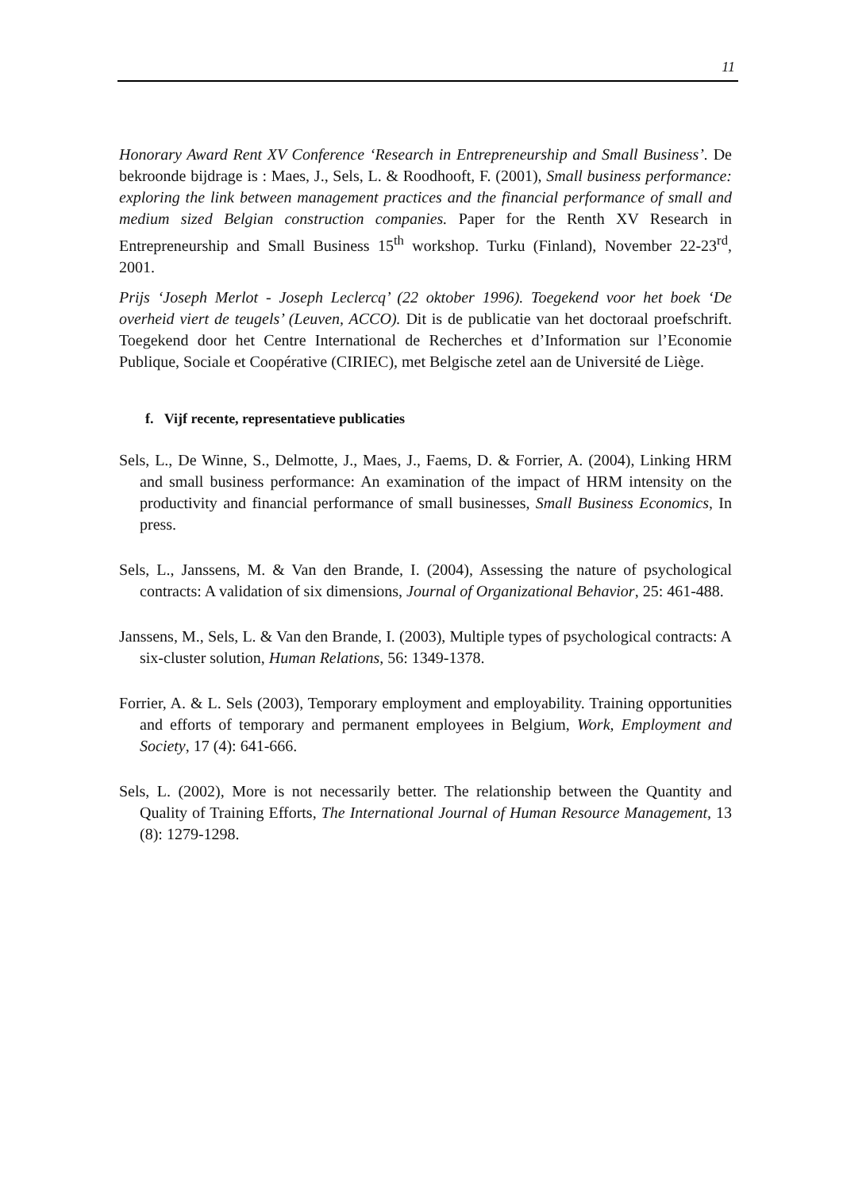11
Honorary Award Rent XV Conference ‘Research in Entrepreneurship and Small Business’. De bekroonde bijdrage is : Maes, J., Sels, L. & Roodhooft, F. (2001), Small business performance: exploring the link between management practices and the financial performance of small and medium sized Belgian construction companies. Paper for the Renth XV Research in Entrepreneurship and Small Business 15<sup>th</sup> workshop. Turku (Finland), November 22-23<sup>rd</sup>, 2001.
Prijs ‘Joseph Merlot - Joseph Leclercq’ (22 oktober 1996). Toegekend voor het boek ‘De overheid viert de teugels’ (Leuven, ACCO). Dit is de publicatie van het doctoraal proefschrift. Toegekend door het Centre International de Recherches et d’Information sur l’Economie Publique, Sociale et Coopérative (CIRIEC), met Belgische zetel aan de Université de Liège.
f. Vijf recente, representatieve publicaties
Sels, L., De Winne, S., Delmotte, J., Maes, J., Faems, D. & Forrier, A. (2004), Linking HRM and small business performance: An examination of the impact of HRM intensity on the productivity and financial performance of small businesses, Small Business Economics, In press.
Sels, L., Janssens, M. & Van den Brande, I. (2004), Assessing the nature of psychological contracts: A validation of six dimensions, Journal of Organizational Behavior, 25: 461-488.
Janssens, M., Sels, L. & Van den Brande, I. (2003), Multiple types of psychological contracts: A six-cluster solution, Human Relations, 56: 1349-1378.
Forrier, A. & L. Sels (2003), Temporary employment and employability. Training opportunities and efforts of temporary and permanent employees in Belgium, Work, Employment and Society, 17 (4): 641-666.
Sels, L. (2002), More is not necessarily better. The relationship between the Quantity and Quality of Training Efforts, The International Journal of Human Resource Management, 13 (8): 1279-1298.